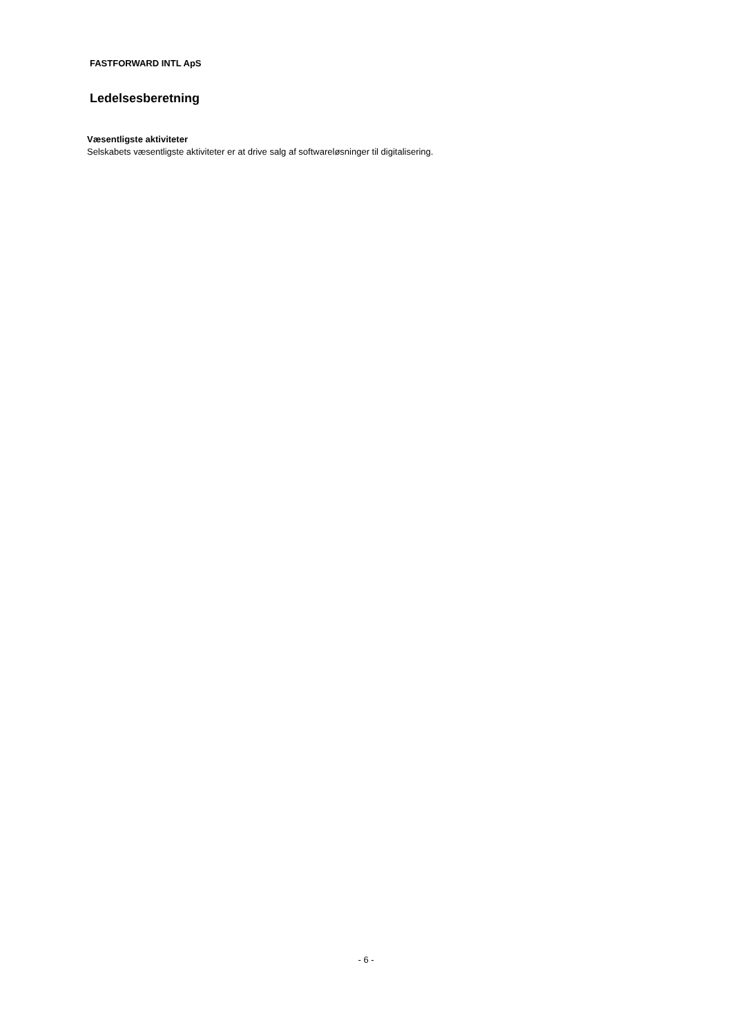FASTFORWARD INTL ApS
Ledelsesberetning
Væsentligste aktiviteter
Selskabets væsentligste aktiviteter er at drive salg af softwareløsninger til digitalisering.
- 6 -